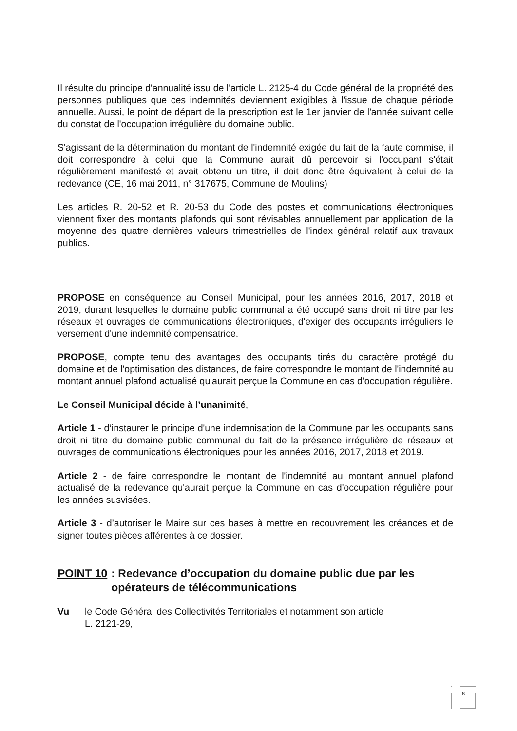Il résulte du principe d'annualité issu de l'article L. 2125-4 du Code général de la propriété des personnes publiques que ces indemnités deviennent exigibles à l'issue de chaque période annuelle. Aussi, le point de départ de la prescription est le 1er janvier de l'année suivant celle du constat de l'occupation irrégulière du domaine public.
S'agissant de la détermination du montant de l'indemnité exigée du fait de la faute commise, il doit correspondre à celui que la Commune aurait dû percevoir si l'occupant s'était régulièrement manifesté et avait obtenu un titre, il doit donc être équivalent à celui de la redevance (CE, 16 mai 2011, n° 317675, Commune de Moulins)
Les articles R. 20-52 et R. 20-53 du Code des postes et communications électroniques viennent fixer des montants plafonds qui sont révisables annuellement par application de la moyenne des quatre dernières valeurs trimestrielles de l'index général relatif aux travaux publics.
PROPOSE en conséquence au Conseil Municipal, pour les années 2016, 2017, 2018 et 2019, durant lesquelles le domaine public communal a été occupé sans droit ni titre par les réseaux et ouvrages de communications électroniques, d'exiger des occupants irréguliers le versement d'une indemnité compensatrice.
PROPOSE, compte tenu des avantages des occupants tirés du caractère protégé du domaine et de l'optimisation des distances, de faire correspondre le montant de l'indemnité au montant annuel plafond actualisé qu'aurait perçue la Commune en cas d'occupation régulière.
Le Conseil Municipal décide à l’unanimité,
Article 1 - d’instaurer le principe d'une indemnisation de la Commune par les occupants sans droit ni titre du domaine public communal du fait de la présence irrégulière de réseaux et ouvrages de communications électroniques pour les années 2016, 2017, 2018 et 2019.
Article 2 - de faire correspondre le montant de l'indemnité au montant annuel plafond actualisé de la redevance qu'aurait perçue la Commune en cas d'occupation régulière pour les années susvisées.
Article 3 - d’autoriser le Maire sur ces bases à mettre en recouvrement les créances et de signer toutes pièces afférentes à ce dossier.
POINT 10: Redevance d’occupation du domaine public due par les opérateurs de télécommunications
Vu le Code Général des Collectivités Territoriales et notamment son article
L. 2121-29,
8